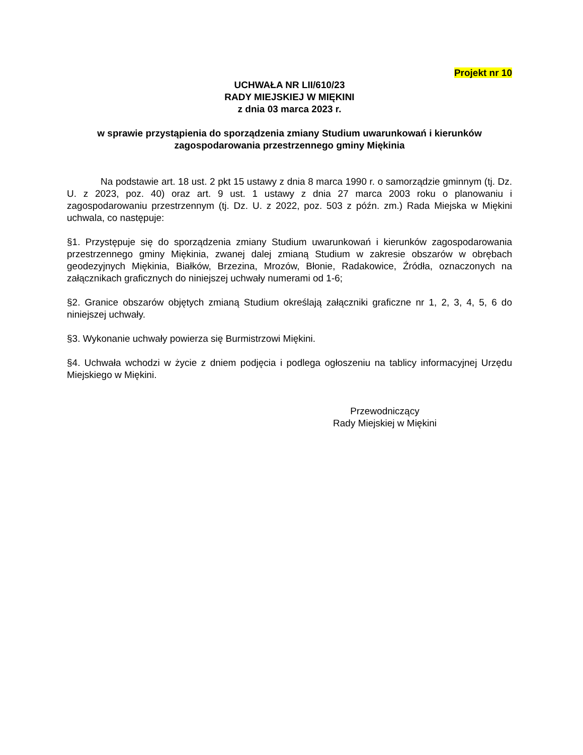Projekt nr 10
UCHWAŁA NR LII/610/23
RADY MIEJSKIEJ W MIĘKINI
z dnia 03 marca 2023 r.
w sprawie przystąpienia do sporządzenia zmiany Studium uwarunkowań i kierunków zagospodarowania przestrzennego gminy Miękinia
Na podstawie art. 18 ust. 2 pkt 15 ustawy z dnia 8 marca 1990 r. o samorządzie gminnym (tj. Dz. U. z 2023, poz. 40) oraz art. 9 ust. 1 ustawy z dnia 27 marca 2003 roku o planowaniu i zagospodarowaniu przestrzennym (tj. Dz. U. z 2022, poz. 503 z późn. zm.) Rada Miejska w Miękini uchwala, co następuje:
§1. Przystępuje się do sporządzenia zmiany Studium uwarunkowań i kierunków zagospodarowania przestrzennego gminy Miękinia, zwanej dalej zmianą Studium w zakresie obszarów w obrębach geodezyjnych Miękinia, Białków, Brzezina, Mrozów, Błonie, Radakowice, Źródła, oznaczonych na załącznikach graficznych do niniejszej uchwały numerami od 1-6;
§2. Granice obszarów objętych zmianą Studium określają załączniki graficzne nr 1, 2, 3, 4, 5, 6 do niniejszej uchwały.
§3. Wykonanie uchwały powierza się Burmistrzowi Miękini.
§4. Uchwała wchodzi w życie z dniem podjęcia i podlega ogłoszeniu na tablicy informacyjnej Urzędu Miejskiego w Miękini.
Przewodniczący
Rady Miejskiej w Miękini